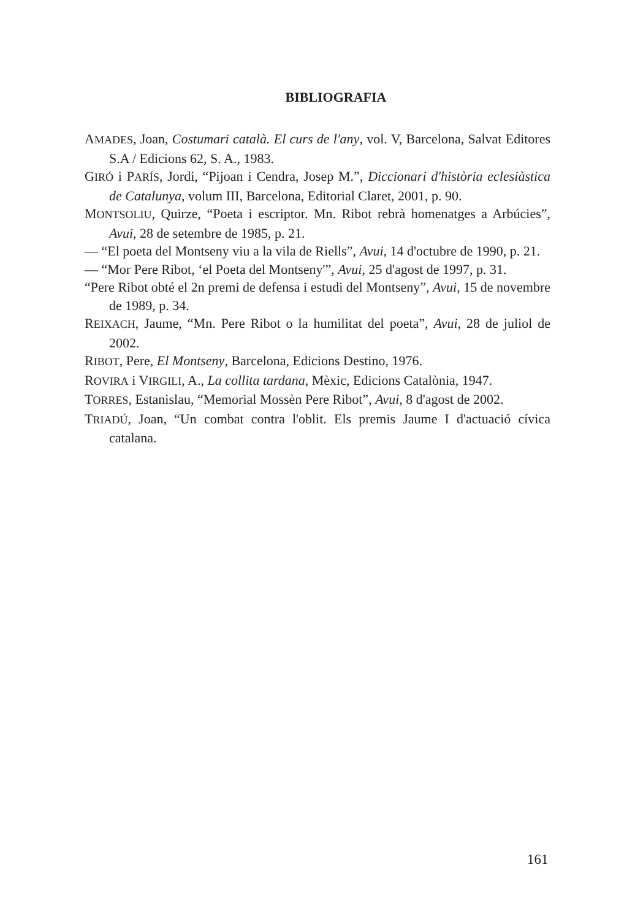BIBLIOGRAFIA
AMADES, Joan, Costumari català. El curs de l'any, vol. V, Barcelona, Salvat Editores S.A / Edicions 62, S. A., 1983.
GIRÓ i PARÍS, Jordi, “Pijoan i Cendra, Josep M.”, Diccionari d'història eclesiàstica de Catalunya, volum III, Barcelona, Editorial Claret, 2001, p. 90.
MONTSOLIU, Quirze, “Poeta i escriptor. Mn. Ribot rebrà homenatges a Arbúcies”, Avui, 28 de setembre de 1985, p. 21.
— “El poeta del Montseny viu a la vila de Riells”, Avui, 14 d'octubre de 1990, p. 21.
— “Mor Pere Ribot, ‘el Poeta del Montseny'”, Avui, 25 d'agost de 1997, p. 31.
“Pere Ribot obté el 2n premi de defensa i estudi del Montseny”, Avui, 15 de novembre de 1989, p. 34.
REIXACH, Jaume, “Mn. Pere Ribot o la humilitat del poeta”, Avui, 28 de juliol de 2002.
RIBOT, Pere, El Montseny, Barcelona, Edicions Destino, 1976.
ROVIRA i VIRGILI, A., La collita tardana, Mèxic, Edicions Catalònia, 1947.
TORRES, Estanislau, “Memorial Mossèn Pere Ribot”, Avui, 8 d'agost de 2002.
TRIADÚ, Joan, “Un combat contra l'oblit. Els premis Jaume I d'actuació cívica catalana.
161